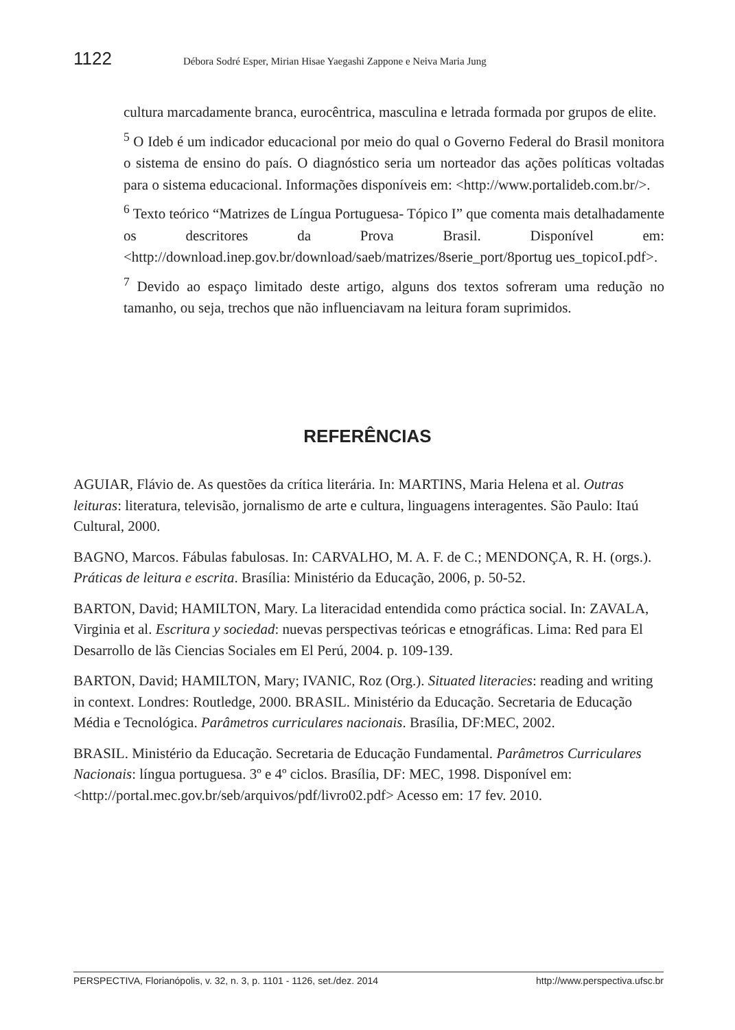1122 Débora Sodré Esper, Mirian Hisae Yaegashi Zappone e Neiva Maria Jung
cultura marcadamente branca, eurocêntrica, masculina e letrada formada por grupos de elite.
<sup>5</sup> O Ideb é um indicador educacional por meio do qual o Governo Federal do Brasil monitora o sistema de ensino do país. O diagnóstico seria um norteador das ações políticas voltadas para o sistema educacional. Informações disponíveis em: <http://www.portalideb.com.br/>.
<sup>6</sup> Texto teórico “Matrizes de Língua Portuguesa- Tópico I” que comenta mais detalhadamente os descritores da Prova Brasil. Disponível em: <http://download.inep.gov.br/download/saeb/matrizes/8serie_port/8portug ues_topicoI.pdf>.
<sup>7</sup> Devido ao espaço limitado deste artigo, alguns dos textos sofreram uma redução no tamanho, ou seja, trechos que não influenciavam na leitura foram suprimidos.
REFERÊNCIAS
AGUIAR, Flávio de. As questões da crítica literária. In: MARTINS, Maria Helena et al. Outras leituras: literatura, televisão, jornalismo de arte e cultura, linguagens interagentes. São Paulo: Itaú Cultural, 2000.
BAGNO, Marcos. Fábulas fabulosas. In: CARVALHO, M. A. F. de C.; MENDONÇA, R. H. (orgs.). Práticas de leitura e escrita. Brasília: Ministério da Educação, 2006, p. 50-52.
BARTON, David; HAMILTON, Mary. La literacidad entendida como práctica social. In: ZAVALA, Virginia et al. Escritura y sociedad: nuevas perspectivas teóricas e etnográficas. Lima: Red para El Desarrollo de lãs Ciencias Sociales em El Perú, 2004. p. 109-139.
BARTON, David; HAMILTON, Mary; IVANIC, Roz (Org.). Situated literacies: reading and writing in context. Londres: Routledge, 2000. BRASIL. Ministério da Educação. Secretaria de Educação Média e Tecnológica. Parâmetros curriculares nacionais. Brasília, DF:MEC, 2002.
BRASIL. Ministério da Educação. Secretaria de Educação Fundamental. Parâmetros Curriculares Nacionais: língua portuguesa. 3º e 4º ciclos. Brasília, DF: MEC, 1998. Disponível em: <http://portal.mec.gov.br/seb/arquivos/pdf/livro02.pdf> Acesso em: 17 fev. 2010.
PERSPECTIVA, Florianópolis, v. 32, n. 3, p. 1101 - 1126, set./dez. 2014 http://www.perspectiva.ufsc.br